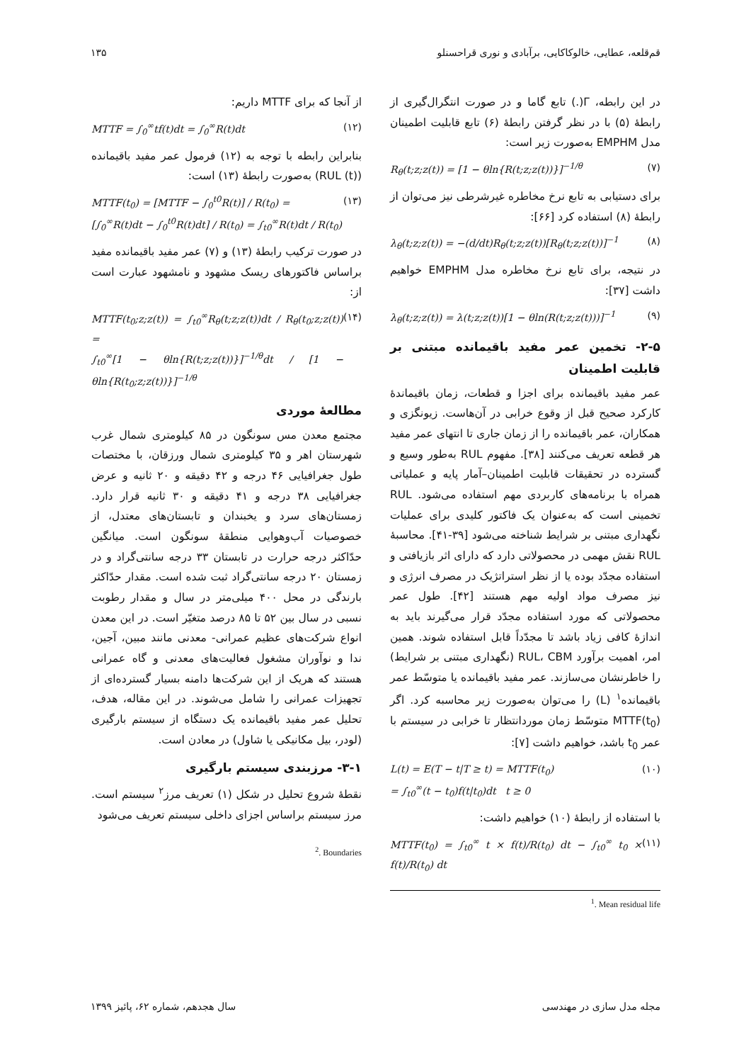قم‌قلعه، عطایی، خالوکاکایی، برآبادی و نوری قراحسنلو ۱۳۵
در این رابطه، Γ(.) تابع گاما و در صورت انتگرال‌گیری از رابطهٔ (۵) با در نظر گرفتن رابطهٔ (۶) تابع قابلیت اطمینان مدل EMPHM به‌صورت زیر است:
R<sub>θ</sub>(t;z;z(t)) = [1 − θln{R(t;z;z(t))}]<sup>−1/θ</sup> (۷)
برای دستیابی به تابع نرخ مخاطره غیرشرطی نیز می‌توان از رابطهٔ (۸) استفاده کرد [۶۶]:
λ<sub>θ</sub>(t;z;z(t)) = −(d/dt)R<sub>θ</sub>(t;z;z(t))[R<sub>θ</sub>(t;z;z(t))]<sup>−1</sup> (۸)
در نتیجه، برای تابع نرخ مخاطره مدل EMPHM خواهیم داشت [۳۷]:
λ<sub>θ</sub>(t;z;z(t)) = λ(t;z;z(t))[1 − θln(R(t;z;z(t)))]<sup>−1</sup> (۹)
۲-۵- تخمین عمر مفید باقیمانده مبتنی بر قابلیت اطمینان
عمر مفید باقیمانده برای اجزا و قطعات، زمان باقیماندهٔ کارکرد صحیح قبل از وقوع خرابی در آن‌هاست. زیونگزی و همکاران، عمر باقیمانده را از زمان جاری تا انتهای عمر مفید هر قطعه تعریف می‌کنند [۳۸]. مفهوم RUL به‌طور وسیع و گسترده در تحقیقات قابلیت اطمینان–آمار پایه و عملیاتی همراه با برنامه‌های کاربردی مهم استفاده می‌شود. RUL تخمینی است که به‌عنوان یک فاکتور کلیدی برای عملیات نگهداری مبتنی بر شرایط شناخته می‌شود [۳۹-۴۱]. محاسبهٔ RUL نقش مهمی در محصولاتی دارد که دارای اثر بازیافتی و استفاده مجدّد بوده یا از نظر استراتژیک در مصرف انرژی و نیز مصرف مواد اولیه مهم هستند [۴۲]. طول عمر محصولاتی که مورد استفاده مجدّد قرار می‌گیرند باید به اندازهٔ کافی زیاد باشد تا مجدّداً قابل استفاده شوند. همین امر، اهمیت برآورد RUL، CBM (نگهداری مبتنی بر شرایط) را خاطرنشان می‌سازند. عمر مفید باقیمانده یا متوسّط عمر باقیمانده<sup>۱</sup> (L) را می‌توان به‌صورت زیر محاسبه کرد. اگر MTTF(t<sub>0</sub>) متوسّط زمان موردانتظار تا خرابی در سیستم با عمر t<sub>0</sub> باشد، خواهیم داشت [۷]:
L(t) = E(T − t|T ≥ t) = MTTF(t<sub>0</sub>)
= ∫<sub>t0</sub><sup>∞</sup>(t − t<sub>0</sub>)f(t|t<sub>0</sub>)dt t ≥ 0 (۱۰)
با استفاده از رابطهٔ (۱۰) خواهیم داشت:
MTTF(t<sub>0</sub>) = ∫<sub>t0</sub><sup>∞</sup> t × f(t)/R(t<sub>0</sub>) dt − ∫<sub>t0</sub><sup>∞</sup> t<sub>0</sub> × f(t)/R(t<sub>0</sub>) dt (۱۱)
<sup>1</sup>. Mean residual life
از آنجا که برای MTTF داریم:
MTTF = ∫<sub>0</sub><sup>∞</sup>tf(t)dt = ∫<sub>0</sub><sup>∞</sup>R(t)dt (۱۲)
بنابراین رابطه با توجه به (۱۲) فرمول عمر مفید باقیمانده (RUL (t)) به‌صورت رابطهٔ (۱۳) است:
MTTF(t<sub>0</sub>) = [MTTF − ∫<sub>0</sub><sup>t0</sup>R(t)] / R(t<sub>0</sub>) =
[∫<sub>0</sub><sup>∞</sup>R(t)dt − ∫<sub>0</sub><sup>t0</sup>R(t)dt] / R(t<sub>0</sub>) = ∫<sub>t0</sub><sup>∞</sup>R(t)dt / R(t<sub>0</sub>) (۱۳)
در صورت ترکیب رابطهٔ (۱۳) و (۷) عمر مفید باقیمانده مفید براساس فاکتورهای ریسک مشهود و نامشهود عبارت است از:
MTTF(t<sub>0</sub>;z;z(t)) = ∫<sub>t0</sub><sup>∞</sup>R<sub>θ</sub>(t;z;z(t))dt / R<sub>θ</sub>(t<sub>0</sub>;z;z(t)) =
∫<sub>t0</sub><sup>∞</sup>[1 − θln{R(t;z;z(t))}]<sup>−1/θ</sup>dt / [1 − θln{R(t<sub>0</sub>;z;z(t))}]<sup>−1/θ</sup> (۱۴)
مطالعهٔ موردی
مجتمع معدن مس سونگون در ۸۵ کیلومتری شمال غرب شهرستان اهر و ۳۵ کیلومتری شمال ورزقان، با مختصات طول جغرافیایی ۴۶ درجه و ۴۲ دقیقه و ۲۰ ثانیه و عرض جغرافیایی ۳۸ درجه و ۴۱ دقیقه و ۳۰ ثانیه قرار دارد. زمستان‌های سرد و یخبندان و تابستان‌های معتدل، از خصوصیات آب‌وهوایی منطقهٔ سونگون است. میانگین حدّاکثر درجه حرارت در تابستان ۳۳ درجه سانتی‌گراد و در زمستان ۲۰ درجه سانتی‌گراد ثبت شده است. مقدار حدّاکثر بارندگی در محل ۴۰۰ میلی‌متر در سال و مقدار رطوبت نسبی در سال بین ۵۲ تا ۸۵ درصد متغیّر است. در این معدن انواع شرکت‌های عظیم عمرانی- معدنی مانند مبین، آجین، ندا و نوآوران مشغول فعالیت‌های معدنی و گاه عمرانی هستند که هریک از این شرکت‌ها دامنه بسیار گسترده‌ای از تجهیزات عمرانی را شامل می‌شوند. در این مقاله، هدف، تحلیل عمر مفید باقیمانده یک دستگاه از سیستم بارگیری (لودر، بیل مکانیکی یا شاول) در معادن است.
۳-۱- مرزبندی سیستم بارگیری
نقطهٔ شروع تحلیل در شکل (۱) تعریف مرز<sup>۲</sup> سیستم است. مرز سیستم براساس اجزای داخلی سیستم تعریف می‌شود
<sup>2</sup>. Boundaries
مجله مدل سازی در مهندسی سال هجدهم، شماره ۶۲، پائیز ۱۳۹۹